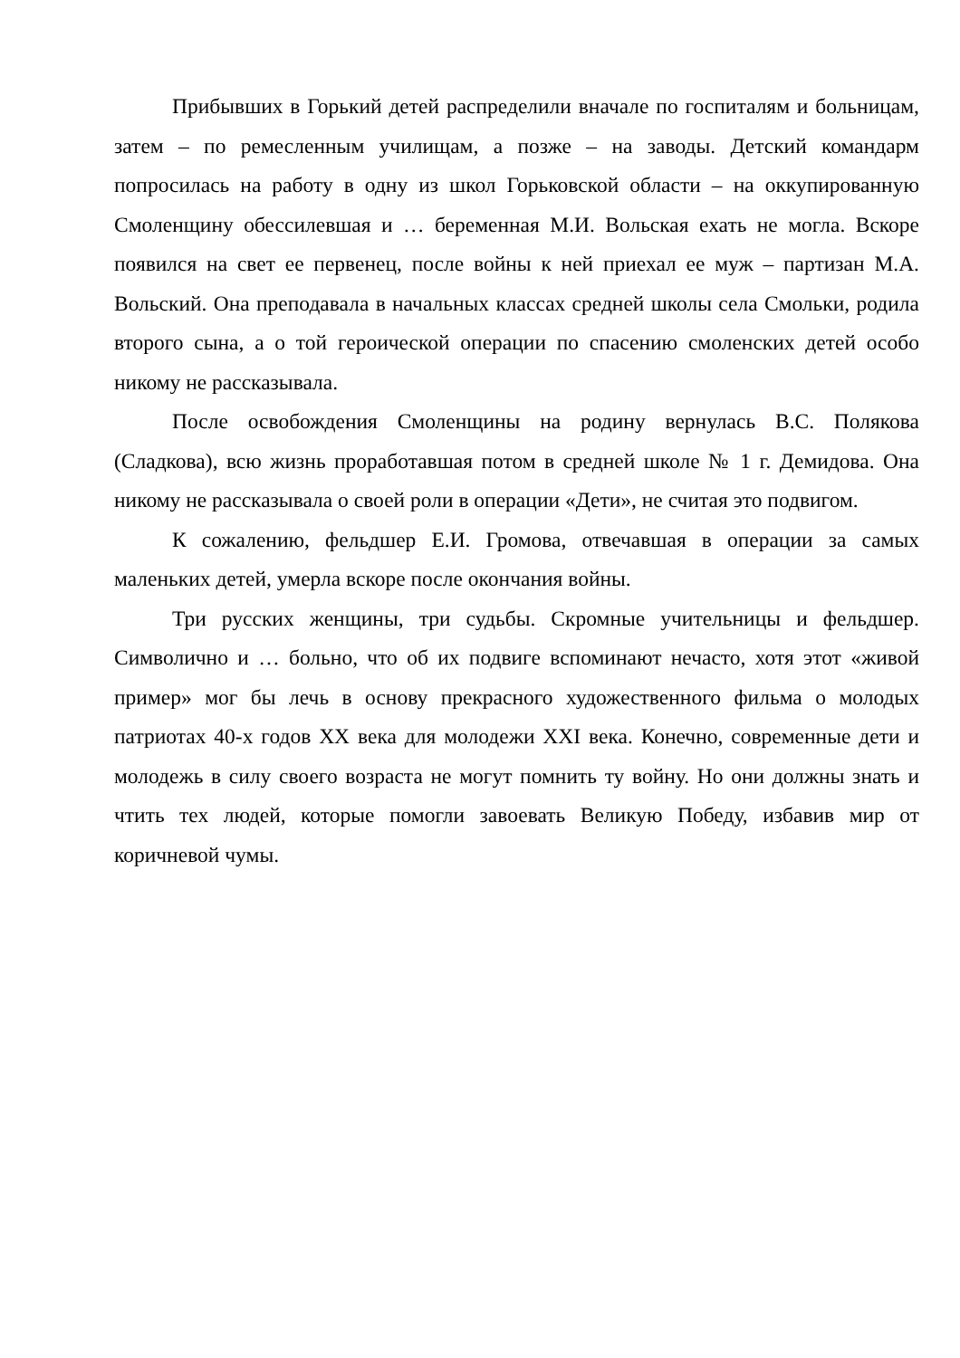Прибывших в Горький детей распределили вначале по госпиталям и больницам, затем – по ремесленным училищам, а позже – на заводы. Детский командарм попросилась на работу в одну из школ Горьковской области – на оккупированную Смоленщину обессилевшая и … беременная М.И. Вольская ехать не могла. Вскоре появился на свет ее первенец, после войны к ней приехал ее муж – партизан М.А. Вольский. Она преподавала в начальных классах средней школы села Смольки, родила второго сына, а о той героической операции по спасению смоленских детей особо никому не рассказывала.
После освобождения Смоленщины на родину вернулась В.С. Полякова (Сладкова), всю жизнь проработавшая потом в средней школе № 1 г. Демидова. Она никому не рассказывала о своей роли в операции «Дети», не считая это подвигом.
К сожалению, фельдшер Е.И. Громова, отвечавшая в операции за самых маленьких детей, умерла вскоре после окончания войны.
Три русских женщины, три судьбы. Скромные учительницы и фельдшер. Символично и … больно, что об их подвиге вспоминают нечасто, хотя этот «живой пример» мог бы лечь в основу прекрасного художественного фильма о молодых патриотах 40-х годов XX века для молодежи XXI века. Конечно, современные дети и молодежь в силу своего возраста не могут помнить ту войну. Но они должны знать и чтить тех людей, которые помогли завоевать Великую Победу, избавив мир от коричневой чумы.